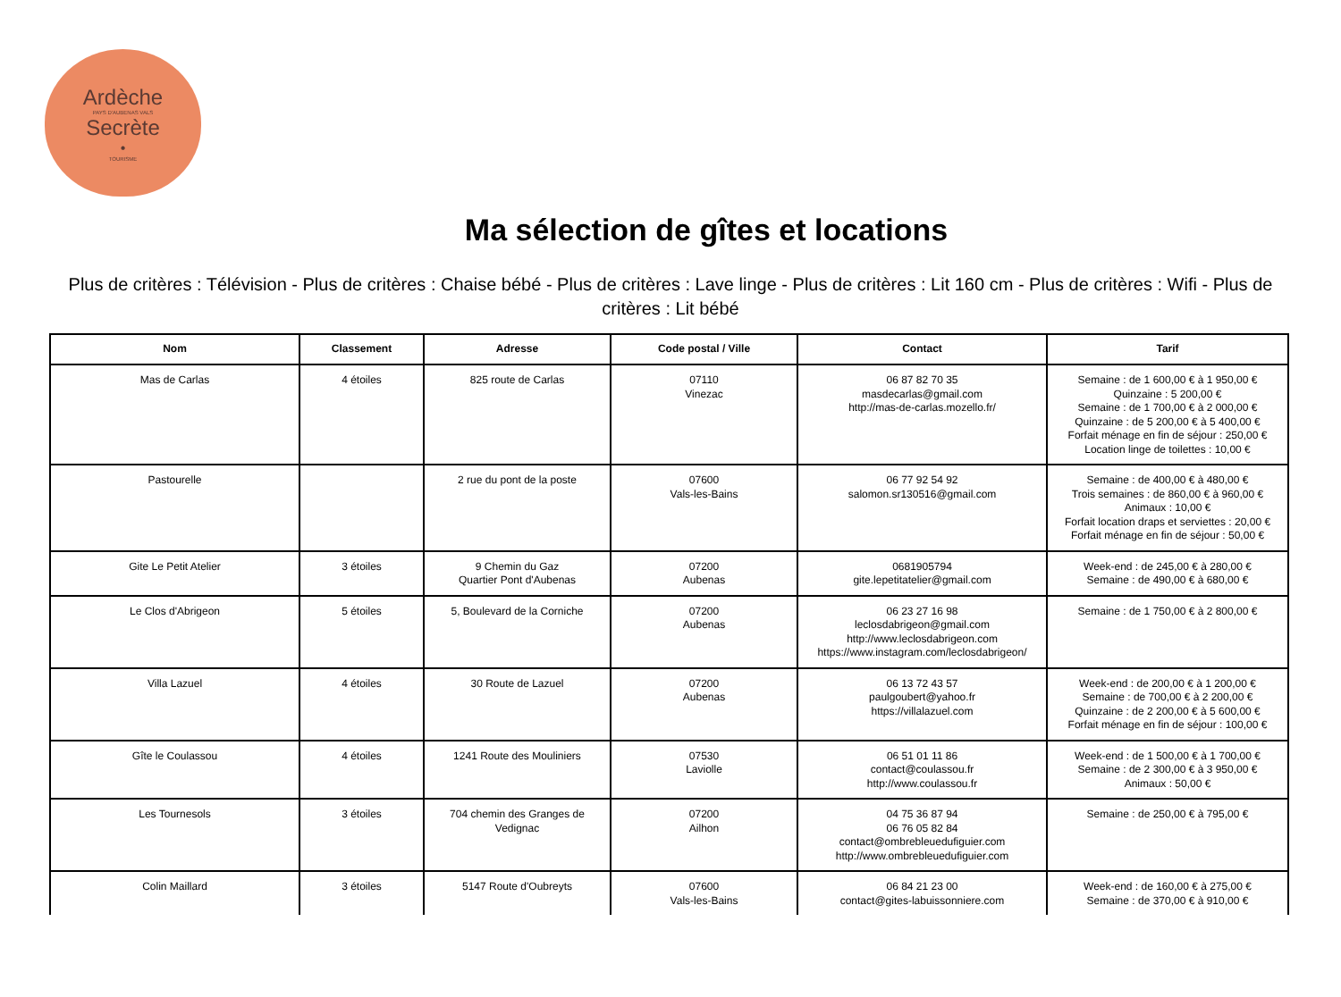Ardèche
PAYS D'AUBENAS VALS
Secrète
•
TOURISME
Ma sélection de gîtes et locations
Plus de critères : Télévision - Plus de critères : Chaise bébé - Plus de critères : Lave linge - Plus de critères : Lit 160 cm - Plus de critères : Wifi - Plus de critères : Lit bébé
| Nom | Classement | Adresse | Code postal / Ville | Contact | Tarif |
| --- | --- | --- | --- | --- | --- |
| Mas de Carlas | 4 étoiles | 825 route de Carlas | 07110 Vinezac | 06 87 82 70 35 masdecarlas@gmail.com http://mas-de-carlas.mozello.fr/ | Semaine : de 1 600,00 € à 1 950,00 € Quinzaine : 5 200,00 € Semaine : de 1 700,00 € à 2 000,00 € Quinzaine : de 5 200,00 € à 5 400,00 € Forfait ménage en fin de séjour : 250,00 € Location linge de toilettes : 10,00 € |
| Pastourelle | | 2 rue du pont de la poste | 07600 Vals-les-Bains | 06 77 92 54 92 salomon.sr130516@gmail.com | Semaine : de 400,00 € à 480,00 € Trois semaines : de 860,00 € à 960,00 € Animaux : 10,00 € Forfait location draps et serviettes : 20,00 € Forfait ménage en fin de séjour : 50,00 € |
| Gite Le Petit Atelier | 3 étoiles | 9 Chemin du Gaz Quartier Pont d'Aubenas | 07200 Aubenas | 0681905794 gite.lepetitatelier@gmail.com | Week-end : de 245,00 € à 280,00 € Semaine : de 490,00 € à 680,00 € |
| Le Clos d'Abrigeon | 5 étoiles | 5, Boulevard de la Corniche | 07200 Aubenas | 06 23 27 16 98 leclosdabrigeon@gmail.com http://www.leclosdabrigeon.com https://www.instagram.com/leclosdabrigeon/ | Semaine : de 1 750,00 € à 2 800,00 € |
| Villa Lazuel | 4 étoiles | 30 Route de Lazuel | 07200 Aubenas | 06 13 72 43 57 paulgoubert@yahoo.fr https://villalazuel.com | Week-end : de 200,00 € à 1 200,00 € Semaine : de 700,00 € à 2 200,00 € Quinzaine : de 2 200,00 € à 5 600,00 € Forfait ménage en fin de séjour : 100,00 € |
| Gîte le Coulassou | 4 étoiles | 1241 Route des Mouliniers | 07530 Laviolle | 06 51 01 11 86 contact@coulassou.fr http://www.coulassou.fr | Week-end : de 1 500,00 € à 1 700,00 € Semaine : de 2 300,00 € à 3 950,00 € Animaux : 50,00 € |
| Les Tournesols | 3 étoiles | 704 chemin des Granges de Vedignac | 07200 Ailhon | 04 75 36 87 94 06 76 05 82 84 contact@ombrebleuedufiguier.com http://www.ombrebleuedufiguier.com | Semaine : de 250,00 € à 795,00 € |
| Colin Maillard | 3 étoiles | 5147 Route d'Oubreyts | 07600 Vals-les-Bains | 06 84 21 23 00 contact@gites-labuissonniere.com | Week-end : de 160,00 € à 275,00 € Semaine : de 370,00 € à 910,00 € |